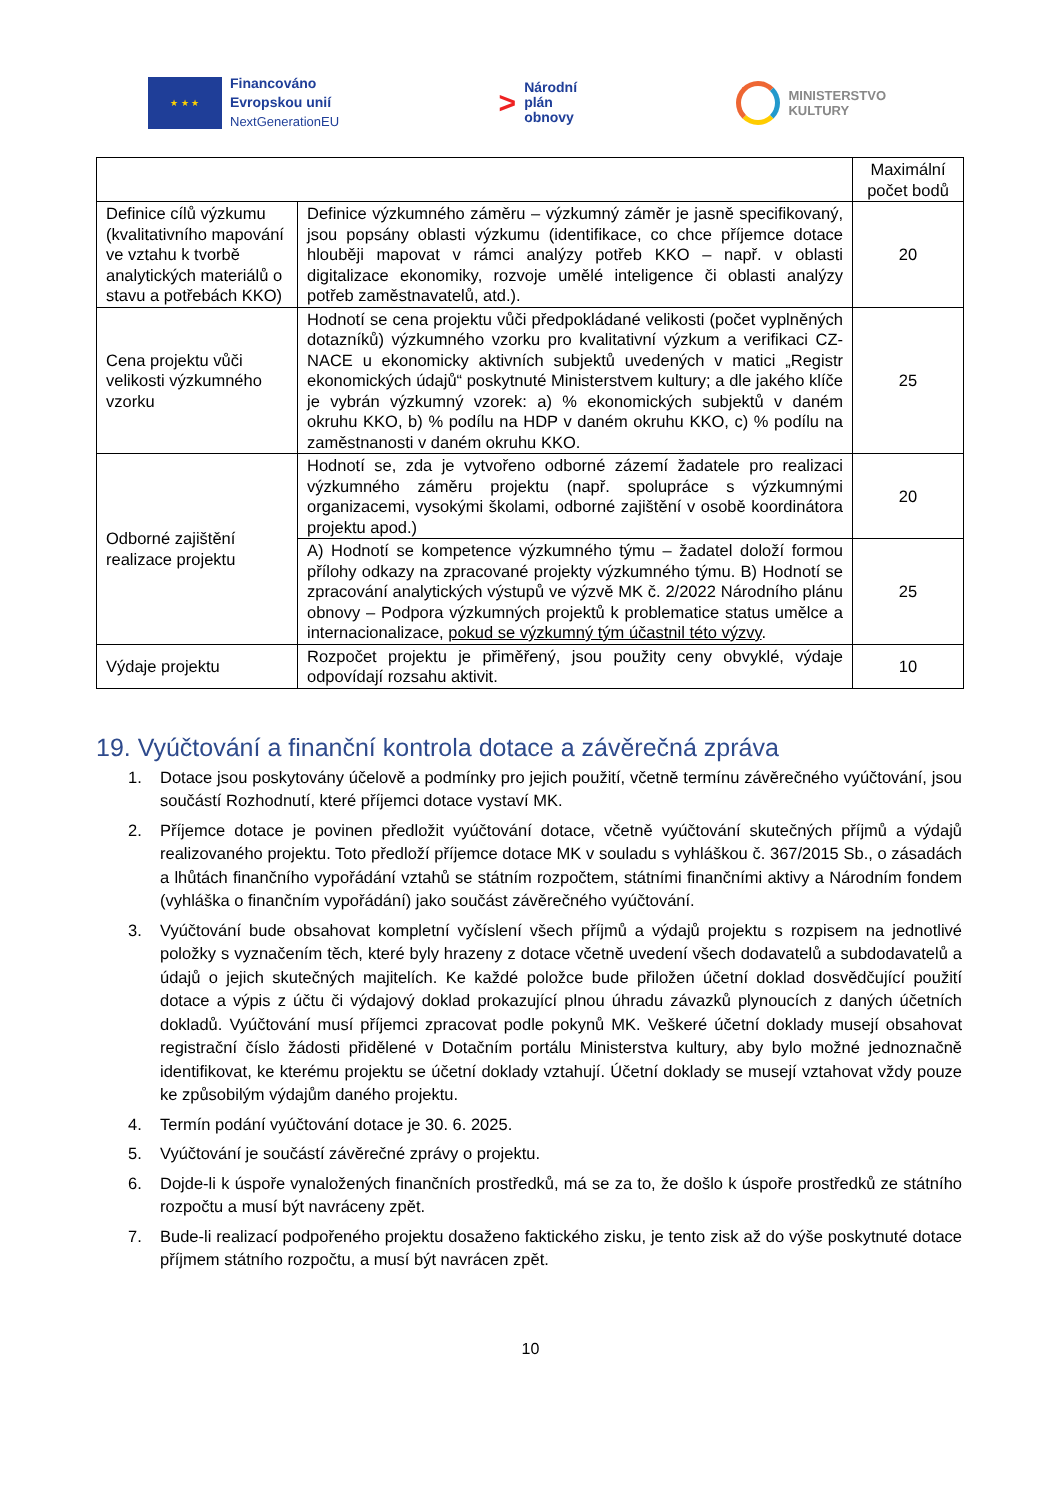★ ★ ★
Financováno
Evropskou unií
NextGenerationEU
>
Národní
plán
obnovy
MINISTERSTVO
KULTURY
| | | Maximální počet bodů |
| Definice cílů výzkumu (kvalitativního mapování ve vztahu k tvorbě analytických materiálů o stavu a potřebách KKO) | Definice výzkumného záměru – výzkumný záměr je jasně specifikovaný, jsou popsány oblasti výzkumu (identifikace, co chce příjemce dotace hlouběji mapovat v rámci analýzy potřeb KKO – např. v oblasti digitalizace ekonomiky, rozvoje umělé inteligence či oblasti analýzy potřeb zaměstnavatelů, atd.). | 20 |
| Cena projektu vůči velikosti výzkumného vzorku | Hodnotí se cena projektu vůči předpokládané velikosti (počet vyplněných dotazníků) výzkumného vzorku pro kvalitativní výzkum a verifikaci CZ-NACE u ekonomicky aktivních subjektů uvedených v matici „Registr ekonomických údajů“ poskytnuté Ministerstvem kultury; a dle jakého klíče je vybrán výzkumný vzorek: a) % ekonomických subjektů v daném okruhu KKO, b) % podílu na HDP v daném okruhu KKO, c) % podílu na zaměstnanosti v daném okruhu KKO. | 25 |
| Odborné zajištění realizace projektu | Hodnotí se, zda je vytvořeno odborné zázemí žadatele pro realizaci výzkumného záměru projektu (např. spolupráce s výzkumnými organizacemi, vysokými školami, odborné zajištění v osobě koordinátora projektu apod.) | 20 |
| | A) Hodnotí se kompetence výzkumného týmu – žadatel doloží formou přílohy odkazy na zpracované projekty výzkumného týmu. B) Hodnotí se zpracování analytických výstupů ve výzvě MK č. 2/2022 Národního plánu obnovy – Podpora výzkumných projektů k problematice status umělce a internacionalizace, pokud se výzkumný tým účastnil této výzvy . | 25 |
| Výdaje projektu | Rozpočet projektu je přiměřený, jsou použity ceny obvyklé, výdaje odpovídají rozsahu aktivit. | 10 |
19. Vyúčtování a finanční kontrola dotace a závěrečná zpráva
1. Dotace jsou poskytovány účelově a podmínky pro jejich použití, včetně termínu závěrečného vyúčtování, jsou součástí Rozhodnutí, které příjemci dotace vystaví MK.
2. Příjemce dotace je povinen předložit vyúčtování dotace, včetně vyúčtování skutečných příjmů a výdajů realizovaného projektu. Toto předloží příjemce dotace MK v souladu s vyhláškou č. 367/2015 Sb., o zásadách a lhůtách finančního vypořádání vztahů se státním rozpočtem, státními finančními aktivy a Národním fondem (vyhláška o finančním vypořádání) jako součást závěrečného vyúčtování.
3. Vyúčtování bude obsahovat kompletní vyčíslení všech příjmů a výdajů projektu s rozpisem na jednotlivé položky s vyznačením těch, které byly hrazeny z dotace včetně uvedení všech dodavatelů a subdodavatelů a údajů o jejich skutečných majitelích. Ke každé položce bude přiložen účetní doklad dosvědčující použití dotace a výpis z účtu či výdajový doklad prokazující plnou úhradu závazků plynoucích z daných účetních dokladů. Vyúčtování musí příjemci zpracovat podle pokynů MK. Veškeré účetní doklady musejí obsahovat registrační číslo žádosti přidělené v Dotačním portálu Ministerstva kultury, aby bylo možné jednoznačně identifikovat, ke kterému projektu se účetní doklady vztahují. Účetní doklady se musejí vztahovat vždy pouze ke způsobilým výdajům daného projektu.
4. Termín podání vyúčtování dotace je 30. 6. 2025.
5. Vyúčtování je součástí závěrečné zprávy o projektu.
6. Dojde-li k úspoře vynaložených finančních prostředků, má se za to, že došlo k úspoře prostředků ze státního rozpočtu a musí být navráceny zpět.
7. Bude-li realizací podpořeného projektu dosaženo faktického zisku, je tento zisk až do výše poskytnuté dotace příjmem státního rozpočtu, a musí být navrácen zpět.
10